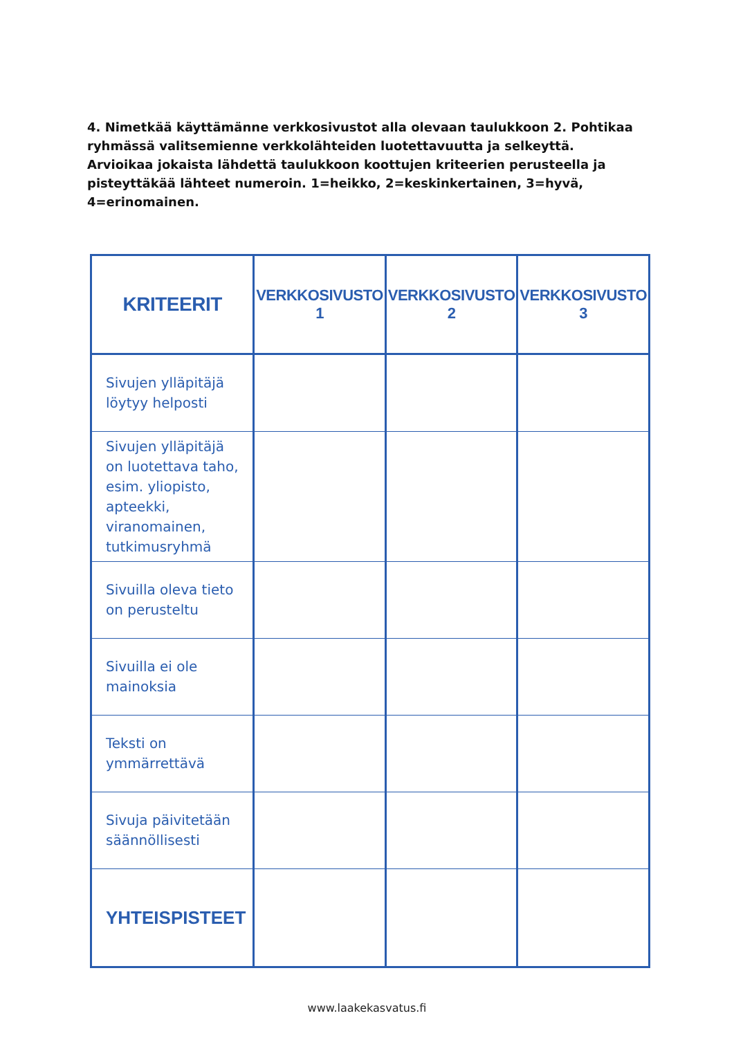4. Nimetkää käyttämänne verkkosivustot alla olevaan taulukkoon 2. Pohtikaa ryhmässä valitsemienne verkkolähteiden luotettavuutta ja selkeyttä. Arvioikaa jokaista lähdettä taulukkoon koottujen kriteerien perusteella ja pisteyttäkää lähteet numeroin. 1=heikko, 2=keskinkertainen, 3=hyvä, 4=erinomainen.
| KRITEERIT | VERKKOSIVUSTO 1 | VERKKOSIVUSTO 2 | VERKKOSIVUSTO 3 |
| --- | --- | --- | --- |
| Sivujen ylläpitäjä löytyy helposti | | | |
| Sivujen ylläpitäjä on luotettava taho, esim. yliopisto, apteekki, viranomainen, tutkimusryhmä | | | |
| Sivuilla oleva tieto on perusteltu | | | |
| Sivuilla ei ole mainoksia | | | |
| Teksti on ymmärrettävä | | | |
| Sivuja päivitetään säännöllisesti | | | |
| YHTEISPISTEET | | | |
www.laakekasvatus.fi